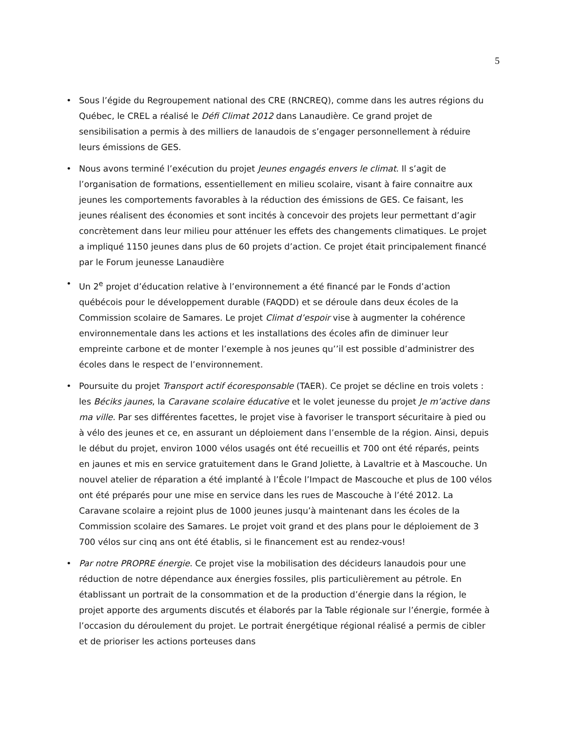5
• Sous l’égide du Regroupement national des CRE (RNCREQ), comme dans les autres régions du Québec, le CREL a réalisé le Défi Climat 2012 dans Lanaudière. Ce grand projet de sensibilisation a permis à des milliers de lanaudois de s’engager personnellement à réduire leurs émissions de GES.
• Nous avons terminé l’exécution du projet Jeunes engagés envers le climat. Il s’agit de l’organisation de formations, essentiellement en milieu scolaire, visant à faire connaitre aux jeunes les comportements favorables à la réduction des émissions de GES. Ce faisant, les jeunes réalisent des économies et sont incités à concevoir des projets leur permettant d’agir concrètement dans leur milieu pour atténuer les effets des changements climatiques. Le projet a impliqué 1150 jeunes dans plus de 60 projets d’action. Ce projet était principalement financé par le Forum jeunesse Lanaudière
• Un 2<sup>e</sup> projet d’éducation relative à l’environnement a été financé par le Fonds d’action québécois pour le développement durable (FAQDD) et se déroule dans deux écoles de la Commission scolaire de Samares. Le projet Climat d’espoir vise à augmenter la cohérence environnementale dans les actions et les installations des écoles afin de diminuer leur empreinte carbone et de monter l’exemple à nos jeunes qu’’il est possible d’administrer des écoles dans le respect de l’environnement.
• Poursuite du projet Transport actif écoresponsable (TAER). Ce projet se décline en trois volets : les Béciks jaunes, la Caravane scolaire éducative et le volet jeunesse du projet Je m’active dans ma ville. Par ses différentes facettes, le projet vise à favoriser le transport sécuritaire à pied ou à vélo des jeunes et ce, en assurant un déploiement dans l’ensemble de la région. Ainsi, depuis le début du projet, environ 1000 vélos usagés ont été recueillis et 700 ont été réparés, peints en jaunes et mis en service gratuitement dans le Grand Joliette, à Lavaltrie et à Mascouche. Un nouvel atelier de réparation a été implanté à l’École l’Impact de Mascouche et plus de 100 vélos ont été préparés pour une mise en service dans les rues de Mascouche à l’été 2012. La Caravane scolaire a rejoint plus de 1000 jeunes jusqu’à maintenant dans les écoles de la Commission scolaire des Samares. Le projet voit grand et des plans pour le déploiement de 3 700 vélos sur cinq ans ont été établis, si le financement est au rendez-vous!
• Par notre PROPRE énergie. Ce projet vise la mobilisation des décideurs lanaudois pour une réduction de notre dépendance aux énergies fossiles, plis particulièrement au pétrole. En établissant un portrait de la consommation et de la production d’énergie dans la région, le projet apporte des arguments discutés et élaborés par la Table régionale sur l’énergie, formée à l’occasion du déroulement du projet. Le portrait énergétique régional réalisé a permis de cibler et de prioriser les actions porteuses dans